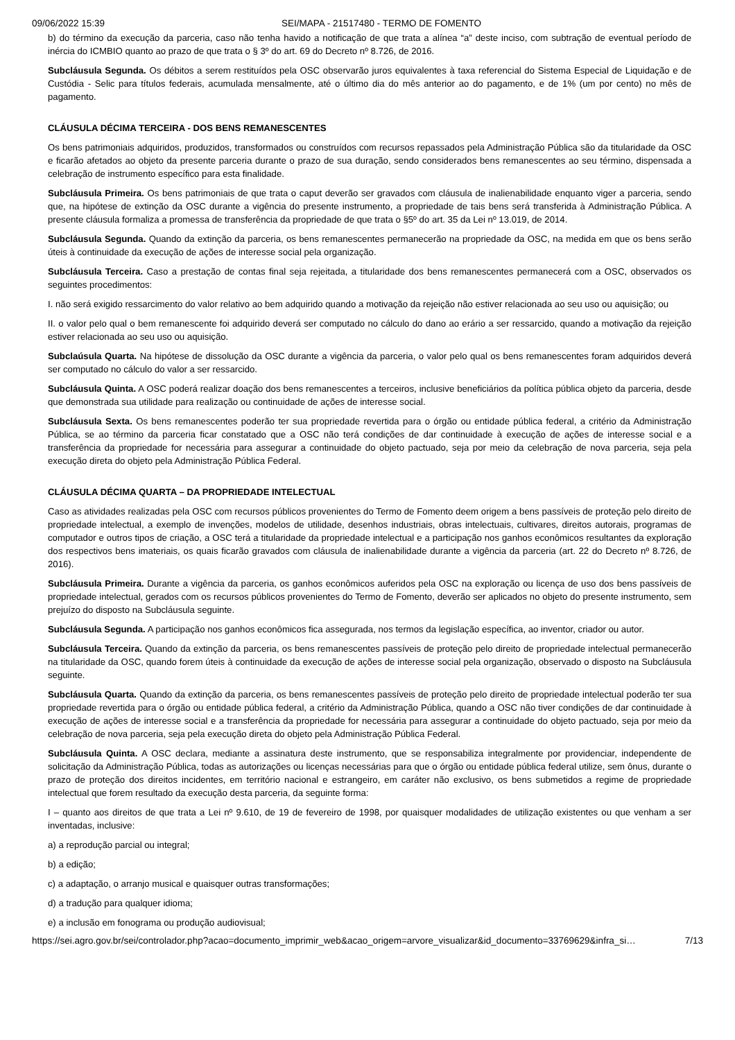09/06/2022 15:39 SEI/MAPA - 21517480 - TERMO DE FOMENTO
b) do término da execução da parceria, caso não tenha havido a notificação de que trata a alínea “a” deste inciso, com subtração de eventual período de inércia do ICMBIO quanto ao prazo de que trata o § 3º do art. 69 do Decreto nº 8.726, de 2016.
Subcláusula Segunda. Os débitos a serem restituídos pela OSC observarão juros equivalentes à taxa referencial do Sistema Especial de Liquidação e de Custódia - Selic para títulos federais, acumulada mensalmente, até o último dia do mês anterior ao do pagamento, e de 1% (um por cento) no mês de pagamento.
CLÁUSULA DÉCIMA TERCEIRA - DOS BENS REMANESCENTES
Os bens patrimoniais adquiridos, produzidos, transformados ou construídos com recursos repassados pela Administração Pública são da titularidade da OSC e ficarão afetados ao objeto da presente parceria durante o prazo de sua duração, sendo considerados bens remanescentes ao seu término, dispensada a celebração de instrumento específico para esta finalidade.
Subcláusula Primeira. Os bens patrimoniais de que trata o caput deverão ser gravados com cláusula de inalienabilidade enquanto viger a parceria, sendo que, na hipótese de extinção da OSC durante a vigência do presente instrumento, a propriedade de tais bens será transferida à Administração Pública. A presente cláusula formaliza a promessa de transferência da propriedade de que trata o §5º do art. 35 da Lei nº 13.019, de 2014.
Subcláusula Segunda. Quando da extinção da parceria, os bens remanescentes permanecerão na propriedade da OSC, na medida em que os bens serão úteis à continuidade da execução de ações de interesse social pela organização.
Subcláusula Terceira. Caso a prestação de contas final seja rejeitada, a titularidade dos bens remanescentes permanecerá com a OSC, observados os seguintes procedimentos:
I. não será exigido ressarcimento do valor relativo ao bem adquirido quando a motivação da rejeição não estiver relacionada ao seu uso ou aquisição; ou
II. o valor pelo qual o bem remanescente foi adquirido deverá ser computado no cálculo do dano ao erário a ser ressarcido, quando a motivação da rejeição estiver relacionada ao seu uso ou aquisição.
Subclaúsula Quarta. Na hipótese de dissolução da OSC durante a vigência da parceria, o valor pelo qual os bens remanescentes foram adquiridos deverá ser computado no cálculo do valor a ser ressarcido.
Subcláusula Quinta. A OSC poderá realizar doação dos bens remanescentes a terceiros, inclusive beneficiários da política pública objeto da parceria, desde que demonstrada sua utilidade para realização ou continuidade de ações de interesse social.
Subcláusula Sexta. Os bens remanescentes poderão ter sua propriedade revertida para o órgão ou entidade pública federal, a critério da Administração Pública, se ao término da parceria ficar constatado que a OSC não terá condições de dar continuidade à execução de ações de interesse social e a transferência da propriedade for necessária para assegurar a continuidade do objeto pactuado, seja por meio da celebração de nova parceria, seja pela execução direta do objeto pela Administração Pública Federal.
CLÁUSULA DÉCIMA QUARTA – DA PROPRIEDADE INTELECTUAL
Caso as atividades realizadas pela OSC com recursos públicos provenientes do Termo de Fomento deem origem a bens passíveis de proteção pelo direito de propriedade intelectual, a exemplo de invenções, modelos de utilidade, desenhos industriais, obras intelectuais, cultivares, direitos autorais, programas de computador e outros tipos de criação, a OSC terá a titularidade da propriedade intelectual e a participação nos ganhos econômicos resultantes da exploração dos respectivos bens imateriais, os quais ficarão gravados com cláusula de inalienabilidade durante a vigência da parceria (art. 22 do Decreto nº 8.726, de 2016).
Subcláusula Primeira. Durante a vigência da parceria, os ganhos econômicos auferidos pela OSC na exploração ou licença de uso dos bens passíveis de propriedade intelectual, gerados com os recursos públicos provenientes do Termo de Fomento, deverão ser aplicados no objeto do presente instrumento, sem prejuízo do disposto na Subcláusula seguinte.
Subcláusula Segunda. A participação nos ganhos econômicos fica assegurada, nos termos da legislação específica, ao inventor, criador ou autor.
Subcláusula Terceira. Quando da extinção da parceria, os bens remanescentes passíveis de proteção pelo direito de propriedade intelectual permanecerão na titularidade da OSC, quando forem úteis à continuidade da execução de ações de interesse social pela organização, observado o disposto na Subcláusula seguinte.
Subcláusula Quarta. Quando da extinção da parceria, os bens remanescentes passíveis de proteção pelo direito de propriedade intelectual poderão ter sua propriedade revertida para o órgão ou entidade pública federal, a critério da Administração Pública, quando a OSC não tiver condições de dar continuidade à execução de ações de interesse social e a transferência da propriedade for necessária para assegurar a continuidade do objeto pactuado, seja por meio da celebração de nova parceria, seja pela execução direta do objeto pela Administração Pública Federal.
Subcláusula Quinta. A OSC declara, mediante a assinatura deste instrumento, que se responsabiliza integralmente por providenciar, independente de solicitação da Administração Pública, todas as autorizações ou licenças necessárias para que o órgão ou entidade pública federal utilize, sem ônus, durante o prazo de proteção dos direitos incidentes, em território nacional e estrangeiro, em caráter não exclusivo, os bens submetidos a regime de propriedade intelectual que forem resultado da execução desta parceria, da seguinte forma:
I – quanto aos direitos de que trata a Lei nº 9.610, de 19 de fevereiro de 1998, por quaisquer modalidades de utilização existentes ou que venham a ser inventadas, inclusive:
a) a reprodução parcial ou integral;
b) a edição;
c) a adaptação, o arranjo musical e quaisquer outras transformações;
d) a tradução para qualquer idioma;
e) a inclusão em fonograma ou produção audiovisual;
https://sei.agro.gov.br/sei/controlador.php?acao=documento_imprimir_web&acao_origem=arvore_visualizar&id_documento=33769629&infra_si… 7/13